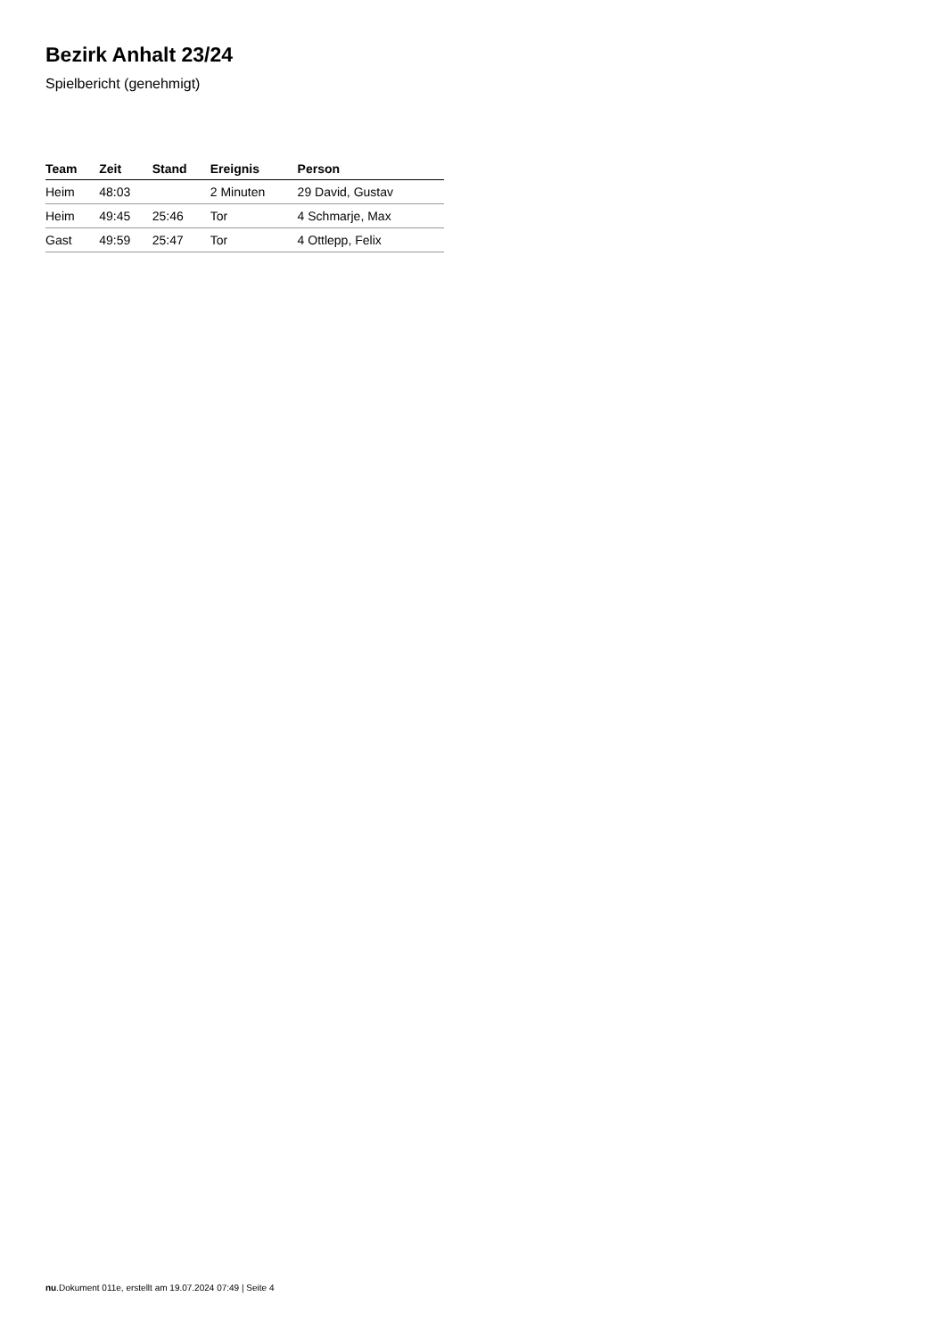Bezirk Anhalt 23/24
Spielbericht (genehmigt)
| Team | Zeit | Stand | Ereignis | Person |
| --- | --- | --- | --- | --- |
| Heim | 48:03 | | 2 Minuten | 29 David, Gustav |
| Heim | 49:45 | 25:46 | Tor | 4 Schmarje, Max |
| Gast | 49:59 | 25:47 | Tor | 4 Ottlepp, Felix |
nu.Dokument 011e, erstellt am 19.07.2024 07:49 | Seite 4